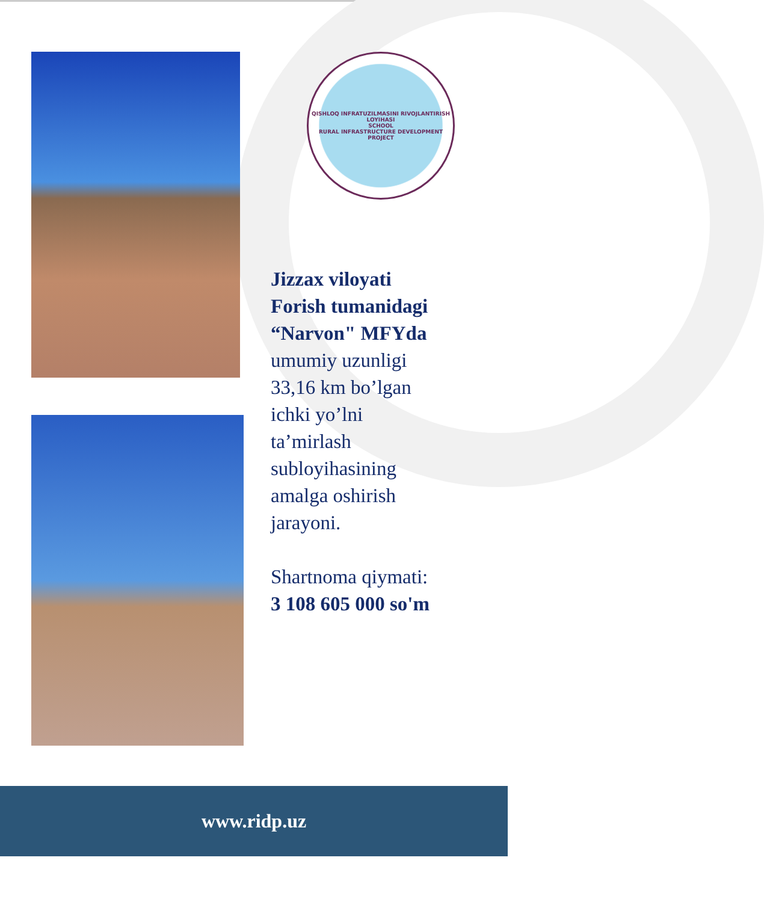QISHLOQ INFRATUZILMASINI RIVOJLANTIRISH LOYIHASI
SCHOOL
RURAL INFRASTRUCTURE DEVELOPMENT PROJECT
Jizzax viloyati
Forish tumanidagi
“Narvon" MFYda
umumiy uzunligi
33,16 km bo’lgan
ichki yo’lni
ta’mirlash
subloyihasining
amalga oshirish
jarayoni.
Shartnoma qiymati:
3 108 605 000 so'm
www.ridp.uz